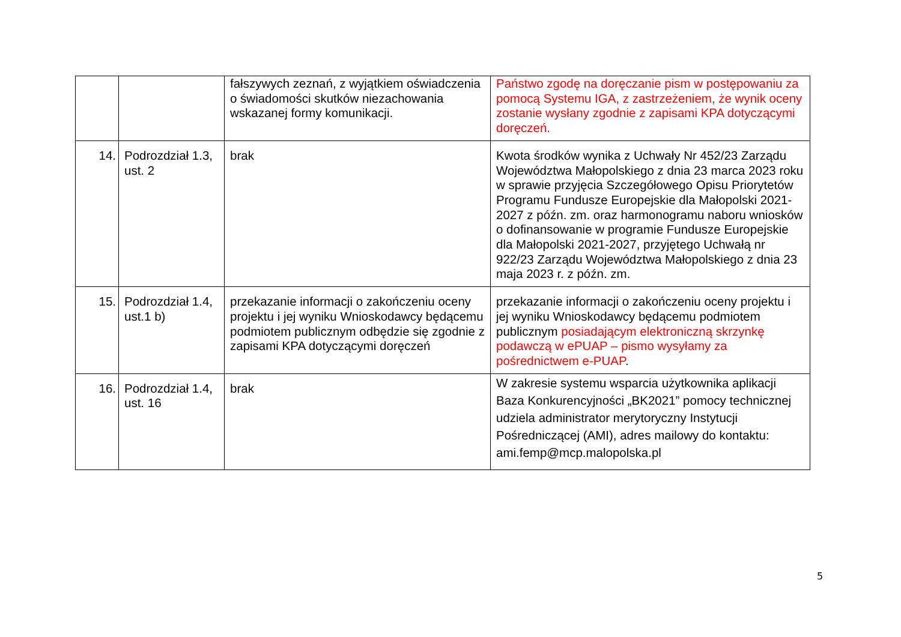| | | fałszywych zeznań, z wyjątkiem oświadczenia o świadomości skutków niezachowania wskazanej formy komunikacji. | Państwo zgodę na doręczanie pism w postępowaniu za pomocą Systemu IGA, z zastrzeżeniem, że wynik oceny zostanie wysłany zgodnie z zapisami KPA dotyczącymi doręczeń. |
| 14. | Podrozdział 1.3, ust. 2 | brak | Kwota środków wynika z Uchwały Nr 452/23 Zarządu Województwa Małopolskiego z dnia 23 marca 2023 roku w sprawie przyjęcia Szczegółowego Opisu Priorytetów Programu Fundusze Europejskie dla Małopolski 2021-2027 z późn. zm. oraz harmonogramu naboru wniosków o dofinansowanie w programie Fundusze Europejskie dla Małopolski 2021-2027, przyjętego Uchwałą nr 922/23 Zarządu Województwa Małopolskiego z dnia 23 maja 2023 r. z późn. zm. |
| 15. | Podrozdział 1.4, ust.1 b) | przekazanie informacji o zakończeniu oceny projektu i jej wyniku Wnioskodawcy będącemu podmiotem publicznym odbędzie się zgodnie z zapisami KPA dotyczącymi doręczeń | przekazanie informacji o zakończeniu oceny projektu i jej wyniku Wnioskodawcy będącemu podmiotem publicznym posiadającym elektroniczną skrzynkę podawczą w ePUAP – pismo wysyłamy za pośrednictwem e-PUAP . |
| 16. | Podrozdział 1.4, ust. 16 | brak | W zakresie systemu wsparcia użytkownika aplikacji Baza Konkurencyjności „BK2021” pomocy technicznej udziela administrator merytoryczny Instytucji Pośredniczącej (AMI), adres mailowy do kontaktu: ami.femp@mcp.malopolska.pl |
5